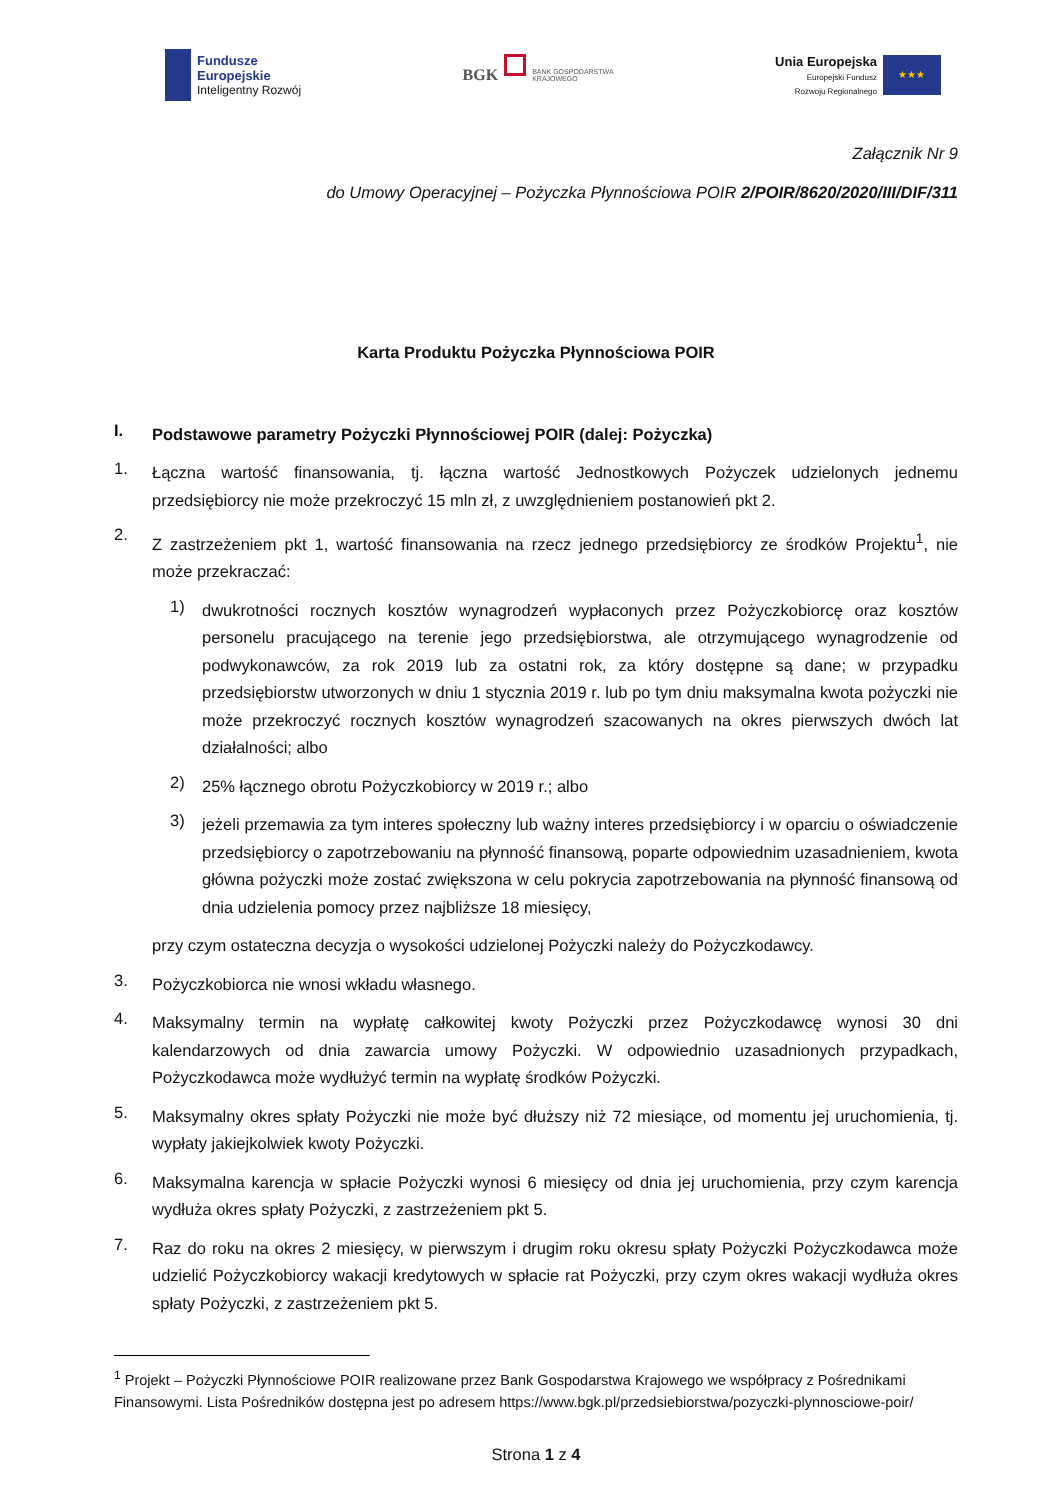Fundusze
Europejskie
Inteligentny Rozwój
BGK
BANK GOSPODARSTWA
KRAJOWEGO
Unia Europejska
Europejski Fundusz
Rozwoju Regionalnego
★★★
Załącznik Nr 9
do Umowy Operacyjnej – Pożyczka Płynnościowa POIR 2/POIR/8620/2020/III/DIF/311
Karta Produktu Pożyczka Płynnościowa POIR
I.
Podstawowe parametry Pożyczki Płynnościowej POIR (dalej: Pożyczka)
1.
Łączna wartość finansowania, tj. łączna wartość Jednostkowych Pożyczek udzielonych jednemu przedsiębiorcy nie może przekroczyć 15 mln zł, z uwzględnieniem postanowień pkt 2.
2.
Z zastrzeżeniem pkt 1, wartość finansowania na rzecz jednego przedsiębiorcy ze środków Projektu<sup>1</sup>, nie może przekraczać:
1)
dwukrotności rocznych kosztów wynagrodzeń wypłaconych przez Pożyczkobiorcę oraz kosztów personelu pracującego na terenie jego przedsiębiorstwa, ale otrzymującego wynagrodzenie od podwykonawców, za rok 2019 lub za ostatni rok, za który dostępne są dane; w przypadku przedsiębiorstw utworzonych w dniu 1 stycznia 2019 r. lub po tym dniu maksymalna kwota pożyczki nie może przekroczyć rocznych kosztów wynagrodzeń szacowanych na okres pierwszych dwóch lat działalności; albo
2)
25% łącznego obrotu Pożyczkobiorcy w 2019 r.; albo
3)
jeżeli przemawia za tym interes społeczny lub ważny interes przedsiębiorcy i w oparciu o oświadczenie przedsiębiorcy o zapotrzebowaniu na płynność finansową, poparte odpowiednim uzasadnieniem, kwota główna pożyczki może zostać zwiększona w celu pokrycia zapotrzebowania na płynność finansową od dnia udzielenia pomocy przez najbliższe 18 miesięcy,
przy czym ostateczna decyzja o wysokości udzielonej Pożyczki należy do Pożyczkodawcy.
3.
Pożyczkobiorca nie wnosi wkładu własnego.
4.
Maksymalny termin na wypłatę całkowitej kwoty Pożyczki przez Pożyczkodawcę wynosi 30 dni kalendarzowych od dnia zawarcia umowy Pożyczki. W odpowiednio uzasadnionych przypadkach, Pożyczkodawca może wydłużyć termin na wypłatę środków Pożyczki.
5.
Maksymalny okres spłaty Pożyczki nie może być dłuższy niż 72 miesiące, od momentu jej uruchomienia, tj. wypłaty jakiejkolwiek kwoty Pożyczki.
6.
Maksymalna karencja w spłacie Pożyczki wynosi 6 miesięcy od dnia jej uruchomienia, przy czym karencja wydłuża okres spłaty Pożyczki, z zastrzeżeniem pkt 5.
7.
Raz do roku na okres 2 miesięcy, w pierwszym i drugim roku okresu spłaty Pożyczki Pożyczkodawca może udzielić Pożyczkobiorcy wakacji kredytowych w spłacie rat Pożyczki, przy czym okres wakacji wydłuża okres spłaty Pożyczki, z zastrzeżeniem pkt 5.
<sup>1</sup> Projekt – Pożyczki Płynnościowe POIR realizowane przez Bank Gospodarstwa Krajowego we współpracy z Pośrednikami Finansowymi. Lista Pośredników dostępna jest po adresem https://www.bgk.pl/przedsiebiorstwa/pozyczki-plynnosciowe-poir/
Strona 1 z 4